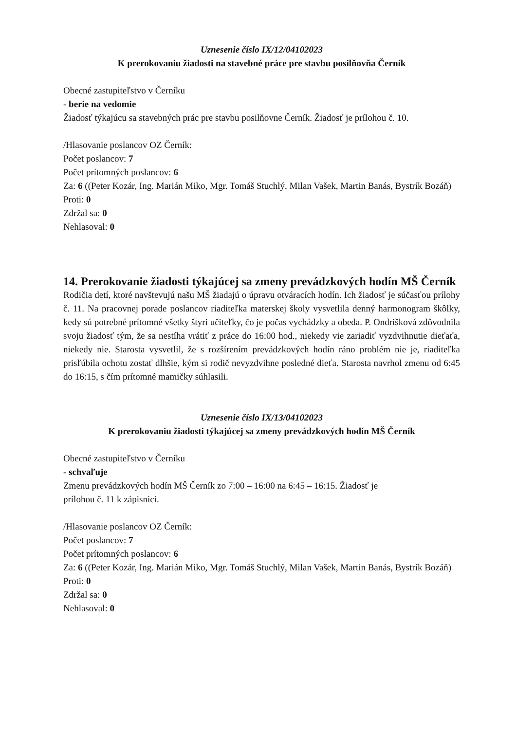Uznesenie číslo IX/12/04102023
K prerokovaniu žiadosti na stavebné práce pre stavbu posilňovňa Černík
Obecné zastupiteľstvo v Černíku
- berie na vedomie
Žiadosť týkajúcu sa stavebných prác pre stavbu posilňovne Černík. Žiadosť je prílohou č. 10.
/Hlasovanie poslancov OZ Černík:
Počet poslancov: 7
Počet prítomných poslancov: 6
Za: 6 ((Peter Kozár, Ing. Marián Miko, Mgr. Tomáš Stuchlý, Milan Vašek, Martin Banás, Bystrík Bozáň)
Proti: 0
Zdržal sa: 0
Nehlasoval: 0
14. Prerokovanie žiadosti týkajúcej sa zmeny prevádzkových hodín MŠ Černík
Rodičia detí, ktoré navštevujú našu MŠ žiadajú o úpravu otváracích hodín. Ich žiadosť je súčasťou prílohy č. 11. Na pracovnej porade poslancov riaditeľka materskej školy vysvetlila denný harmonogram škôlky, kedy sú potrebné prítomné všetky štyri učiteľky, čo je počas vychádzky a obeda. P. Ondrišková zdôvodnila svoju žiadosť tým, že sa nestíha vrátiť z práce do 16:00 hod., niekedy vie zariadiť vyzdvihnutie dieťaťa, niekedy nie. Starosta vysvetlil, že s rozšírením prevádzkových hodín ráno problém nie je, riaditeľka prisľúbila ochotu zostať dlhšie, kým si rodič nevyzdvihne posledné dieťa. Starosta navrhol zmenu od 6:45 do 16:15, s čím prítomné mamičky súhlasili.
Uznesenie číslo IX/13/04102023
K prerokovaniu žiadosti týkajúcej sa zmeny prevádzkových hodín MŠ Černík
Obecné zastupiteľstvo v Černíku
- schvaľuje
Zmenu prevádzkových hodín MŠ Černík zo 7:00 – 16:00 na 6:45 – 16:15. Žiadosť je
prílohou č. 11 k zápisnici.
/Hlasovanie poslancov OZ Černík:
Počet poslancov: 7
Počet prítomných poslancov: 6
Za: 6 ((Peter Kozár, Ing. Marián Miko, Mgr. Tomáš Stuchlý, Milan Vašek, Martin Banás, Bystrík Bozáň)
Proti: 0
Zdržal sa: 0
Nehlasoval: 0